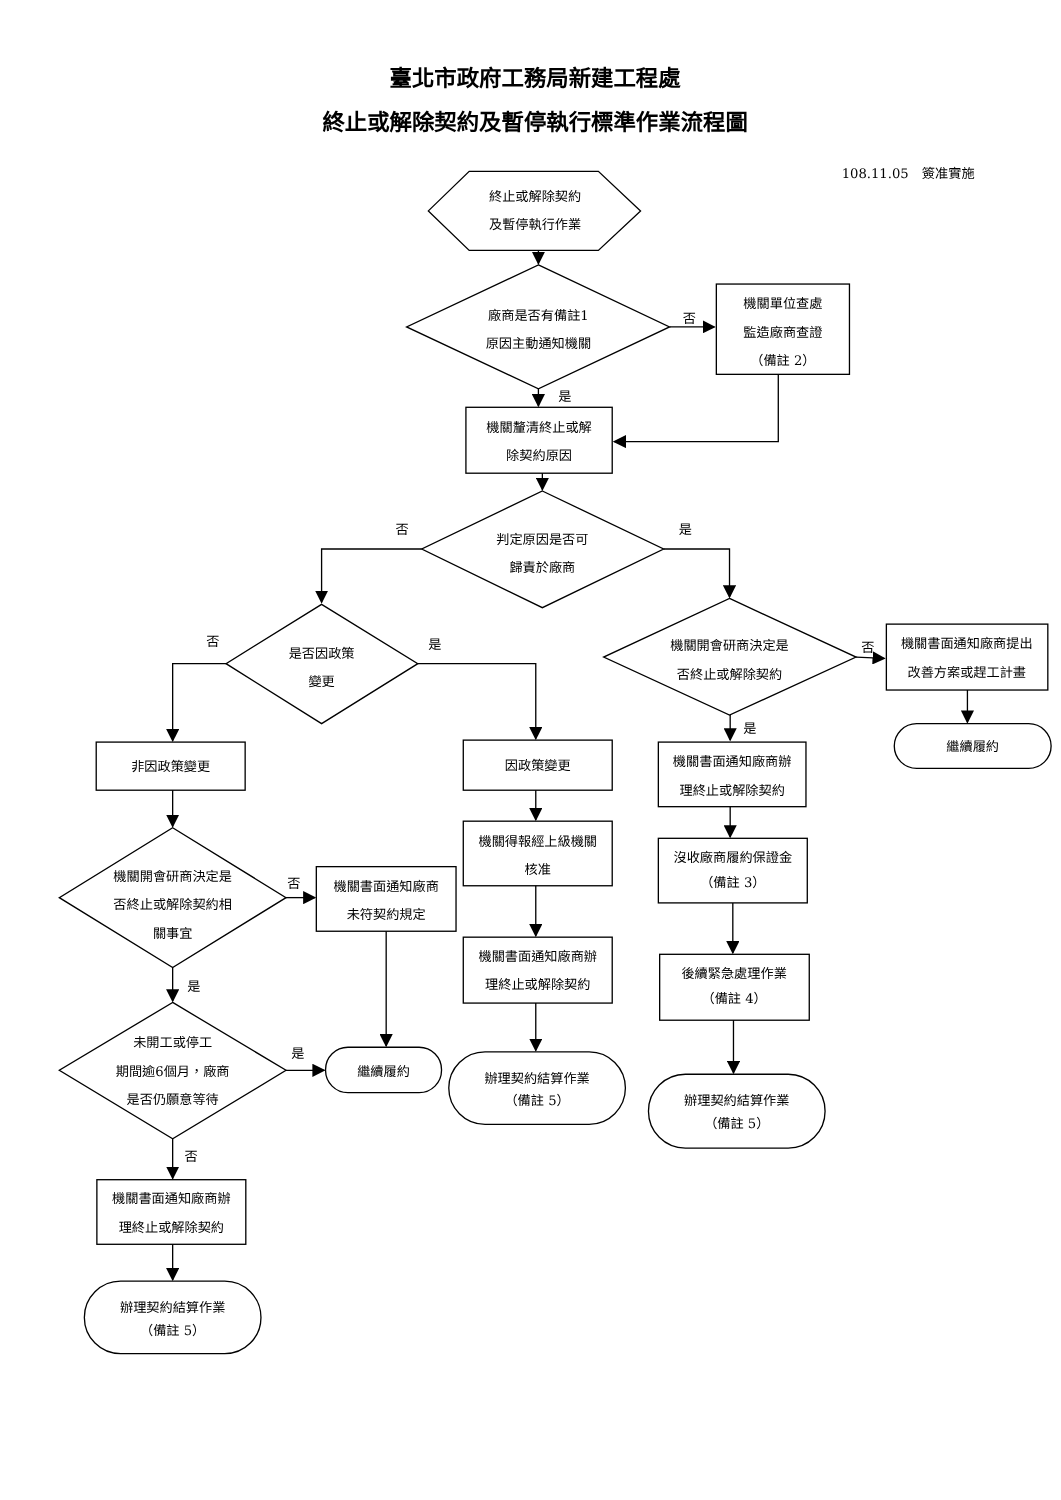臺北市政府工務局新建工程處
終止或解除契約及暫停執行標準作業流程圖
108.11.05　簽准實施
終止或解除契約
及暫停執行作業
廠商是否有備註1
原因主動通知機關
否
機關單位查處
監造廠商查證
（備註 2）
是
機關釐清終止或解
除契約原因
判定原因是否可
歸責於廠商
否
是
是否因政策
變更
否
是
機關開會研商決定是
否終止或解除契約
否
機關書面通知廠商提出
改善方案或趕工計畫
繼續履約
是
非因政策變更
因政策變更
機關書面通知廠商辦
理終止或解除契約
機關得報經上級機關
核准
沒收廠商履約保證金
（備註 3）
機關開會研商決定是
否終止或解除契約相
關事宜
否
機關書面通知廠商
未符契約規定
機關書面通知廠商辦
理終止或解除契約
後續緊急處理作業
（備註 4）
是
未開工或停工
期間逾6個月，廠商
是否仍願意等待
是
繼續履約
辦理契約結算作業
（備註 5）
辦理契約結算作業
（備註 5）
否
機關書面通知廠商辦
理終止或解除契約
辦理契約結算作業
（備註 5）